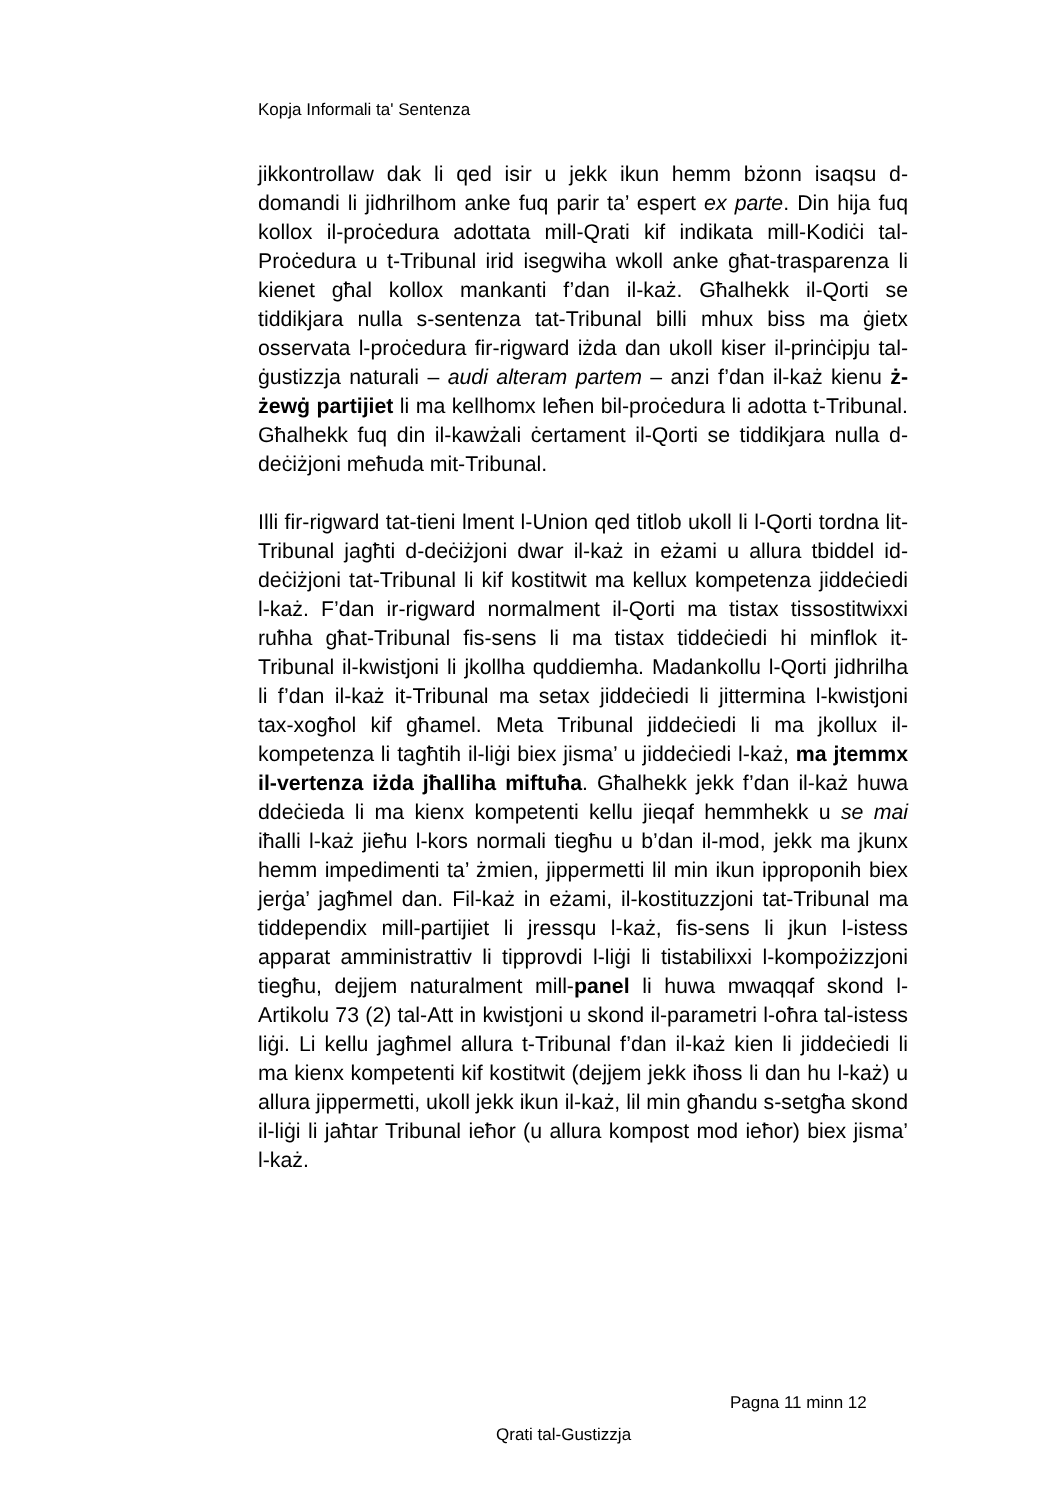Kopja Informali ta' Sentenza
jikkontrollaw dak li qed isir u jekk ikun hemm bżonn isaqsu d-domandi li jidhrilhom anke fuq parir ta’ espert ex parte. Din hija fuq kollox il-proċedura adottata mill-Qrati kif indikata mill-Kodiċi tal-Proċedura u t-Tribunal irid isegwiha wkoll anke għat-trasparenza li kienet għal kollox mankanti f’dan il-każ. Għalhekk il-Qorti se tiddikjara nulla s-sentenza tat-Tribunal billi mhux biss ma ġietx osservata l-proċedura fir-rigward iżda dan ukoll kiser il-prinċipju tal-ġustizzja naturali – audi alteram partem – anzi f’dan il-każ kienu ż-żewġ partijiet li ma kellhomx leħen bil-proċedura li adotta t-Tribunal. Għalhekk fuq din il-kawżali ċertament il-Qorti se tiddikjara nulla d-deċiżjoni meħuda mit-Tribunal.
Illi fir-rigward tat-tieni lment l-Union qed titlob ukoll li l-Qorti tordna lit-Tribunal jagħti d-deċiżjoni dwar il-każ in eżami u allura tbiddel id-deċiżjoni tat-Tribunal li kif kostitwit ma kellux kompetenza jiddeċiedi l-każ. F’dan ir-rigward normalment il-Qorti ma tistax tissostitwixxi ruħha għat-Tribunal fis-sens li ma tistax tiddeċiedi hi minflok it-Tribunal il-kwistjoni li jkollha quddiemha. Madankollu l-Qorti jidhrilha li f’dan il-każ it-Tribunal ma setax jiddeċiedi li jittermina l-kwistjoni tax-xogħol kif għamel. Meta Tribunal jiddeċiedi li ma jkollux il-kompetenza li tagħtih il-liġi biex jisma’ u jiddeċiedi l-każ, ma jtemmx il-vertenza iżda jħalliha miftuħa. Għalhekk jekk f’dan il-każ huwa ddeċieda li ma kienx kompetenti kellu jieqaf hemmhekk u se mai iħalli l-każ jieħu l-kors normali tiegħu u b’dan il-mod, jekk ma jkunx hemm impedimenti ta’ żmien, jippermetti lil min ikun ipproponih biex jerġa’ jagħmel dan. Fil-każ in eżami, il-kostituzzjoni tat-Tribunal ma tiddependix mill-partijiet li jressqu l-każ, fis-sens li jkun l-istess apparat amministrattiv li tipprovdi l-liġi li tistabilixxi l-kompożizzjoni tiegħu, dejjem naturalment mill-panel li huwa mwaqqaf skond l-Artikolu 73 (2) tal-Att in kwistjoni u skond il-parametri l-oħra tal-istess liġi. Li kellu jagħmel allura t-Tribunal f’dan il-każ kien li jiddeċiedi li ma kienx kompetenti kif kostitwit (dejjem jekk iħoss li dan hu l-każ) u allura jippermetti, ukoll jekk ikun il-każ, lil min għandu s-setgħa skond il-liġi li jaħtar Tribunal ieħor (u allura kompost mod ieħor) biex jisma’ l-każ.
Pagna 11 minn 12
Qrati tal-Gustizzja